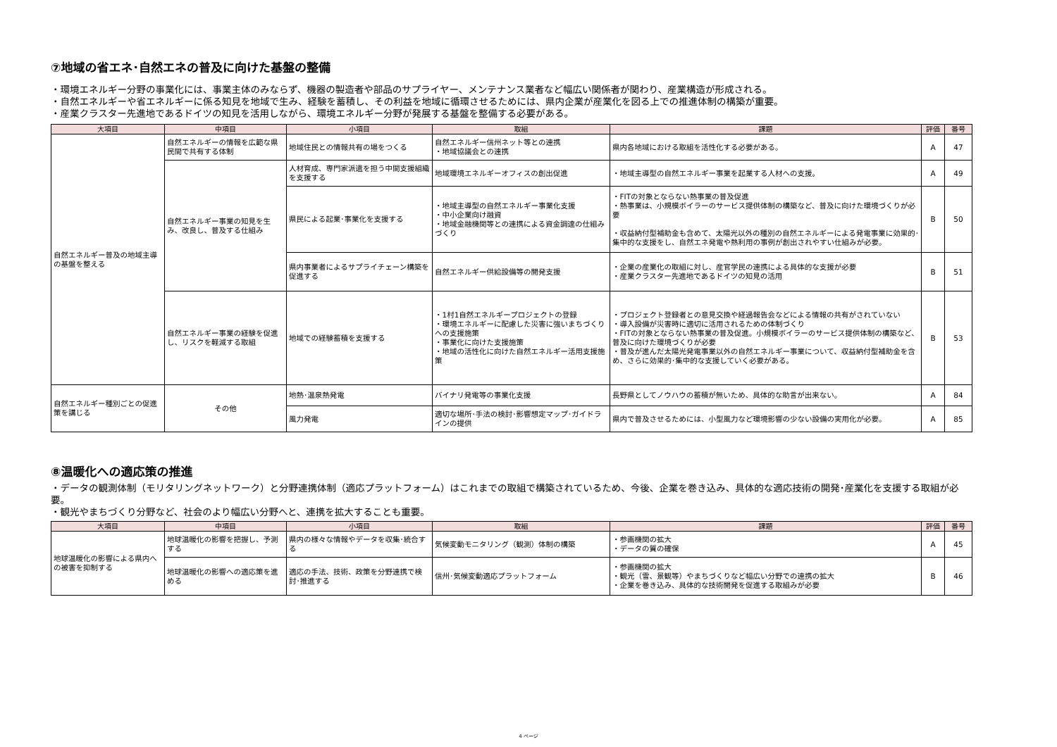⑦地域の省エネ･自然エネの普及に向けた基盤の整備
・環境エネルギー分野の事業化には、事業主体のみならず、機器の製造者や部品のサプライヤー、メンテナンス業者など幅広い関係者が関わり、産業構造が形成される。
・自然エネルギーや省エネルギーに係る知見を地域で生み、経験を蓄積し、その利益を地域に循環させるためには、県内企業が産業化を図る上での推進体制の構築が重要。
・産業クラスター先進地であるドイツの知見を活用しながら、環境エネルギー分野が発展する基盤を整備する必要がある。
| 大項目 | 中項目 | 小項目 | 取組 | 課題 | 評価 | 番号 |
| --- | --- | --- | --- | --- | --- | --- |
| 自然エネルギー普及の地域主導の基盤を整える | 自然エネルギーの情報を広範な県民間で共有する体制 | 地域住民との情報共有の場をつくる | 自然エネルギー信州ネット等との連携 ・地域協議会との連携 | 県内各地域における取組を活性化する必要がある。 | A | 47 |
| | 自然エネルギー事業の知見を生み、改良し、普及する仕組み | 人材育成、専門家派遣を担う中間支援組織を支援する | 地域環境エネルギーオフィスの創出促進 | ・地域主導型の自然エネルギー事業を起業する人材への支援。 | A | 49 |
| | | 県民による起業･事業化を支援する | ・地域主導型の自然エネルギー事業化支援 ・中小企業向け融資 ・地域金融機関等との連携による資金調達の仕組みづくり | ・FITの対象とならない熱事業の普及促進 ・熱事業は、小規模ボイラーのサービス提供体制の構築など、普及に向けた環境づくりが必要 ・収益納付型補助金も含めて、太陽光以外の種別の自然エネルギーによる発電事業に効果的･集中的な支援をし、自然エネ発電や熱利用の事例が創出されやすい仕組みが必要。 | B | 50 |
| | | 県内事業者によるサプライチェーン構築を促進する | 自然エネルギー供給設備等の開発支援 | ・企業の産業化の取組に対し、産官学民の連携による具体的な支援が必要 ・産業クラスター先進地であるドイツの知見の活用 | B | 51 |
| | 自然エネルギー事業の経験を促進し、リスクを軽減する取組 | 地域での経験蓄積を支援する | ・1村1自然エネルギープロジェクトの登録 ・環境エネルギーに配慮した災害に強いまちづくりへの支援施策 ・事業化に向けた支援施策 ・地域の活性化に向けた自然エネルギー活用支援施策 | ・プロジェクト登録者との意見交換や経過報告会などによる情報の共有がされていない ・導入設備が災害時に適切に活用されるための体制づくり ・FITの対象とならない熱事業の普及促進。小規模ボイラーのサービス提供体制の構築など、普及に向けた環境づくりが必要 ・普及が進んだ太陽光発電事業以外の自然エネルギー事業について、収益納付型補助金を含め、さらに効果的･集中的な支援していく必要がある。 | B | 53 |
| 自然エネルギー種別ごとの促進策を講じる | その他 | 地熱･温泉熱発電 | バイナリ発電等の事業化支援 | 長野県としてノウハウの蓄積が無いため、具体的な助言が出来ない。 | A | 84 |
| | | 風力発電 | 適切な場所･手法の検討･影響想定マップ･ガイドラインの提供 | 県内で普及させるためには、小型風力など環境影響の少ない設備の実用化が必要。 | A | 85 |
⑧温暖化への適応策の推進
・データの観測体制（モリタリングネットワーク）と分野連携体制（適応プラットフォーム）はこれまでの取組で構築されているため、今後、企業を巻き込み、具体的な適応技術の開発･産業化を支援する取組が必要。
・観光やまちづくり分野など、社会のより幅広い分野へと、連携を拡大することも重要。
| 大項目 | 中項目 | 小項目 | 取組 | 課題 | 評価 | 番号 |
| --- | --- | --- | --- | --- | --- | --- |
| 地球温暖化の影響による県内への被害を抑制する | 地球温暖化の影響を把握し、予測する | 県内の様々な情報やデータを収集･統合する | 気候変動モニタリング（観測）体制の構築 | ・参画機関の拡大 ・データの質の確保 | A | 45 |
| | 地球温暖化の影響への適応策を進める | 適応の手法、技術、政策を分野連携で検討･推進する | 信州･気候変動適応プラットフォーム | ・参画機関の拡大 ・観光（雪、景観等）やまちづくりなど幅広い分野での連携の拡大 ・企業を巻き込み、具体的な技術開発を促進する取組みが必要 | B | 46 |
4 ページ